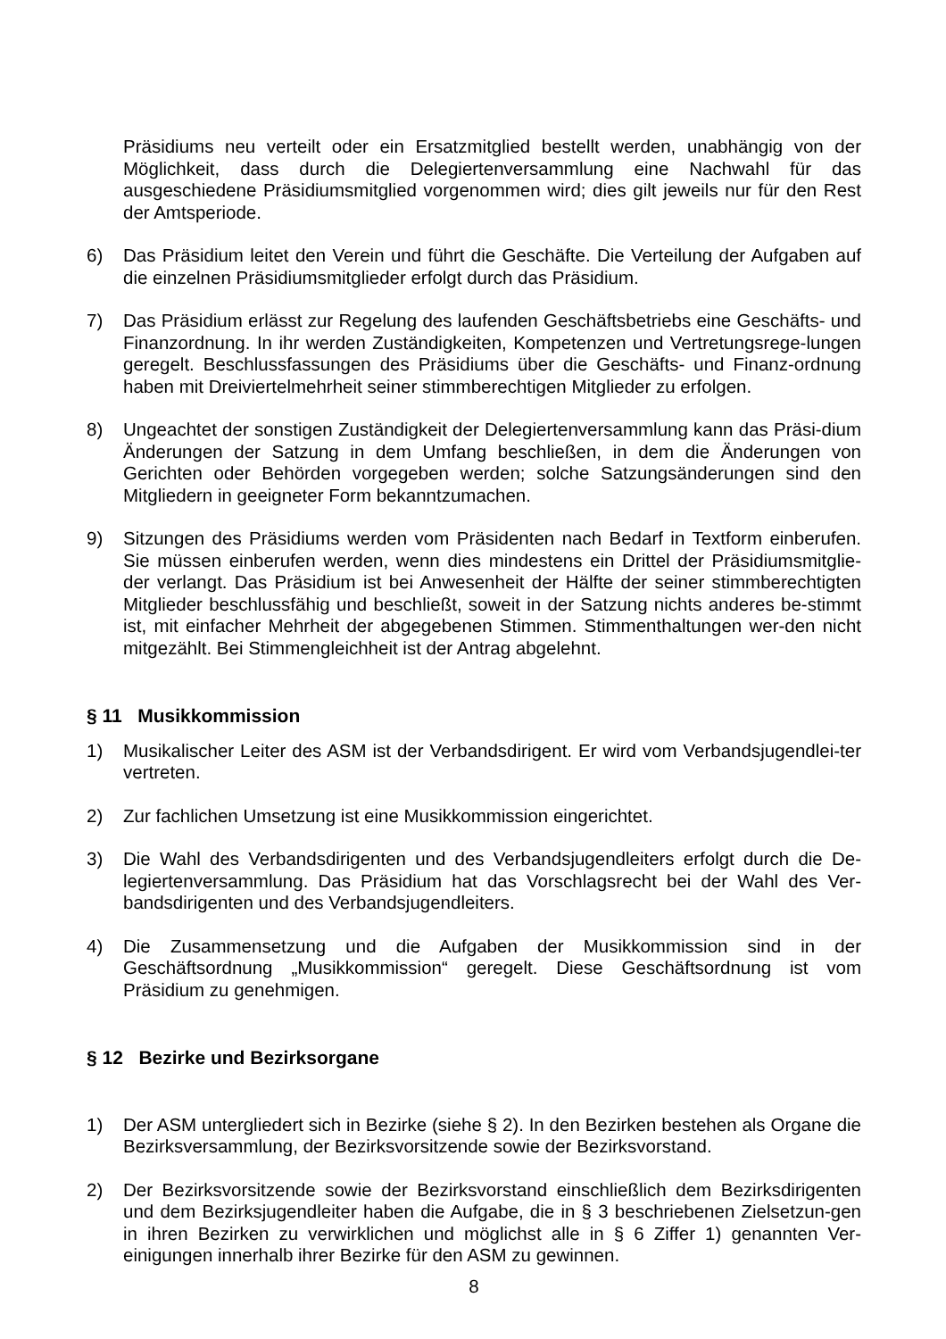Präsidiums neu verteilt oder ein Ersatzmitglied bestellt werden, unabhängig von der Möglichkeit, dass durch die Delegiertenversammlung eine Nachwahl für das ausgeschiedene Präsidiumsmitglied vorgenommen wird; dies gilt jeweils nur für den Rest der Amtsperiode.
6) Das Präsidium leitet den Verein und führt die Geschäfte. Die Verteilung der Aufgaben auf die einzelnen Präsidiumsmitglieder erfolgt durch das Präsidium.
7) Das Präsidium erlässt zur Regelung des laufenden Geschäftsbetriebs eine Geschäfts- und Finanzordnung. In ihr werden Zuständigkeiten, Kompetenzen und Vertretungsrege-lungen geregelt. Beschlussfassungen des Präsidiums über die Geschäfts- und Finanz-ordnung haben mit Dreiviertelmehrheit seiner stimmberechtigen Mitglieder zu erfolgen.
8) Ungeachtet der sonstigen Zuständigkeit der Delegiertenversammlung kann das Präsi-dium Änderungen der Satzung in dem Umfang beschließen, in dem die Änderungen von Gerichten oder Behörden vorgegeben werden; solche Satzungsänderungen sind den Mitgliedern in geeigneter Form bekanntzumachen.
9) Sitzungen des Präsidiums werden vom Präsidenten nach Bedarf in Textform einberufen. Sie müssen einberufen werden, wenn dies mindestens ein Drittel der Präsidiumsmitglie-der verlangt. Das Präsidium ist bei Anwesenheit der Hälfte der seiner stimmberechtigten Mitglieder beschlussfähig und beschließt, soweit in der Satzung nichts anderes be-stimmt ist, mit einfacher Mehrheit der abgegebenen Stimmen. Stimmenthaltungen wer-den nicht mitgezählt. Bei Stimmengleichheit ist der Antrag abgelehnt.
§ 11 Musikkommission
1) Musikalischer Leiter des ASM ist der Verbandsdirigent. Er wird vom Verbandsjugendlei-ter vertreten.
2) Zur fachlichen Umsetzung ist eine Musikkommission eingerichtet.
3) Die Wahl des Verbandsdirigenten und des Verbandsjugendleiters erfolgt durch die De-legiertenversammlung. Das Präsidium hat das Vorschlagsrecht bei der Wahl des Ver-bandsdirigenten und des Verbandsjugendleiters.
4) Die Zusammensetzung und die Aufgaben der Musikkommission sind in der Geschäftsordnung „Musikkommission“ geregelt. Diese Geschäftsordnung ist vom Präsidium zu genehmigen.
§ 12 Bezirke und Bezirksorgane
1) Der ASM untergliedert sich in Bezirke (siehe § 2). In den Bezirken bestehen als Organe die Bezirksversammlung, der Bezirksvorsitzende sowie der Bezirksvorstand.
2) Der Bezirksvorsitzende sowie der Bezirksvorstand einschließlich dem Bezirksdirigenten und dem Bezirksjugendleiter haben die Aufgabe, die in § 3 beschriebenen Zielsetzun-gen in ihren Bezirken zu verwirklichen und möglichst alle in § 6 Ziffer 1) genannten Ver-einigungen innerhalb ihrer Bezirke für den ASM zu gewinnen.
8